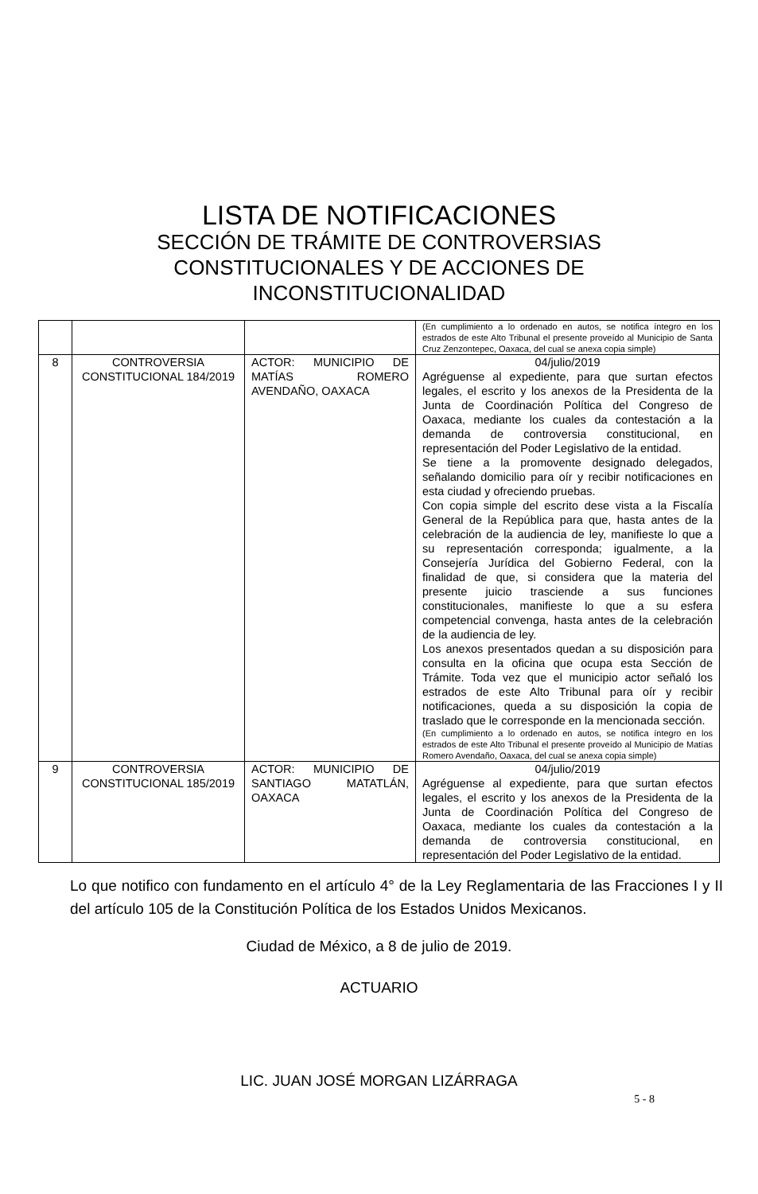LISTA DE NOTIFICACIONES
SECCIÓN DE TRÁMITE DE CONTROVERSIAS CONSTITUCIONALES Y DE ACCIONES DE INCONSTITUCIONALIDAD
| | | | (En cumplimiento a lo ordenado en autos, se notifica íntegro en los estrados de este Alto Tribunal el presente proveído al Municipio de Santa Cruz Zenzontepec, Oaxaca, del cual se anexa copia simple) |
| 8 | CONTROVERSIA CONSTITUCIONAL 184/2019 | ACTOR: MUNICIPIO DE MATÍAS ROMERO AVENDAÑO, OAXACA | 04/julio/2019 Agréguense al expediente, para que surtan efectos legales, el escrito y los anexos de la Presidenta de la Junta de Coordinación Política del Congreso de Oaxaca, mediante los cuales da contestación a la demanda de controversia constitucional, en representación del Poder Legislativo de la entidad. Se tiene a la promovente designado delegados, señalando domicilio para oír y recibir notificaciones en esta ciudad y ofreciendo pruebas. Con copia simple del escrito dese vista a la Fiscalía General de la República para que, hasta antes de la celebración de la audiencia de ley, manifieste lo que a su representación corresponda; igualmente, a la Consejería Jurídica del Gobierno Federal, con la finalidad de que, si considera que la materia del presente juicio trasciende a sus funciones constitucionales, manifieste lo que a su esfera competencial convenga, hasta antes de la celebración de la audiencia de ley. Los anexos presentados quedan a su disposición para consulta en la oficina que ocupa esta Sección de Trámite. Toda vez que el municipio actor señaló los estrados de este Alto Tribunal para oír y recibir notificaciones, queda a su disposición la copia de traslado que le corresponde en la mencionada sección. (En cumplimiento a lo ordenado en autos, se notifica íntegro en los estrados de este Alto Tribunal el presente proveído al Municipio de Matías Romero Avendaño, Oaxaca, del cual se anexa copia simple) |
| 9 | CONTROVERSIA CONSTITUCIONAL 185/2019 | ACTOR: MUNICIPIO DE SANTIAGO MATATLÁN, OAXACA | 04/julio/2019 Agréguense al expediente, para que surtan efectos legales, el escrito y los anexos de la Presidenta de la Junta de Coordinación Política del Congreso de Oaxaca, mediante los cuales da contestación a la demanda de controversia constitucional, en representación del Poder Legislativo de la entidad. |
Lo que notifico con fundamento en el artículo 4° de la Ley Reglamentaria de las Fracciones I y II del artículo 105 de la Constitución Política de los Estados Unidos Mexicanos.
Ciudad de México, a 8 de julio de 2019.
ACTUARIO
LIC. JUAN JOSÉ MORGAN LIZÁRRAGA
5 - 8